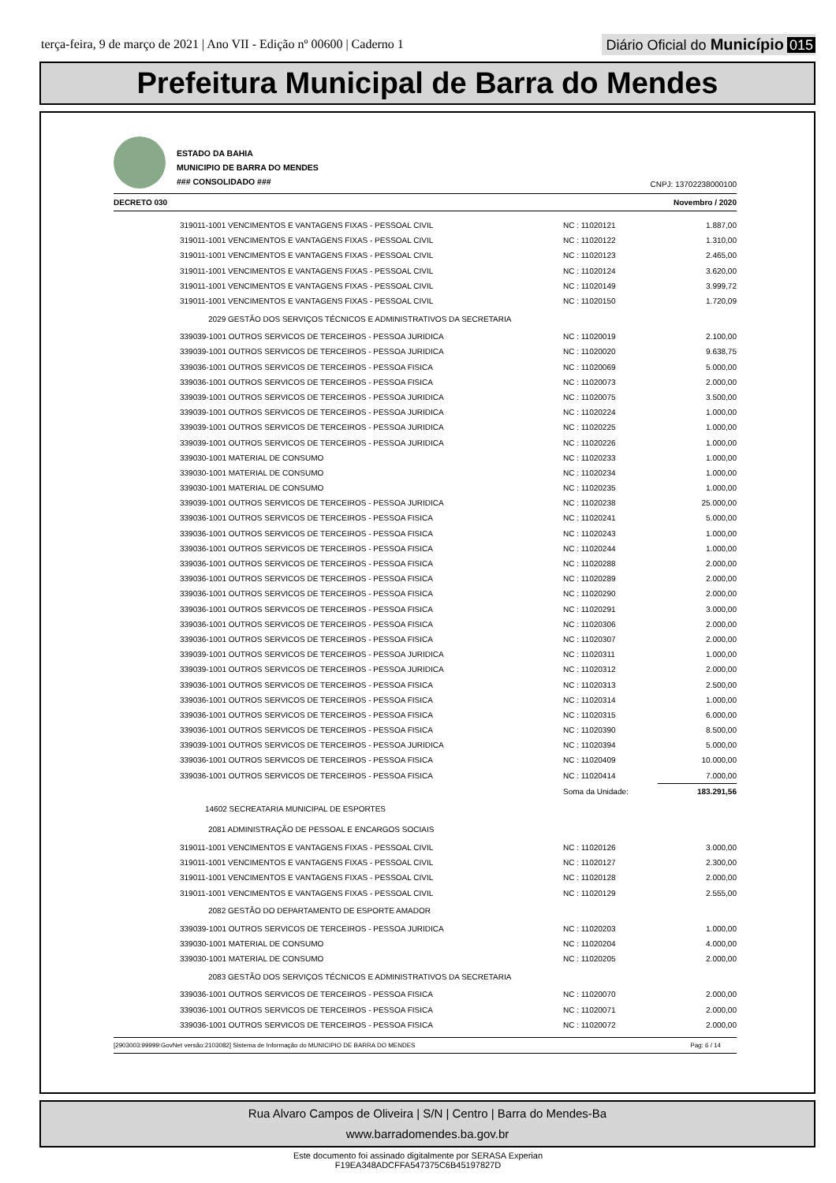terça-feira, 9 de março de 2021 | Ano VII - Edição nº 00600 | Caderno 1
Diário Oficial do Município 015
Prefeitura Municipal de Barra do Mendes
ESTADO DA BAHIA
MUNICIPIO DE BARRA DO MENDES
### CONSOLIDADO ###
CNPJ: 13702238000100
DECRETO 030 Novembro / 2020
| 319011-1001 VENCIMENTOS E VANTAGENS FIXAS - PESSOAL CIVIL | NC : 11020121 | 1.887,00 |
| 319011-1001 VENCIMENTOS E VANTAGENS FIXAS - PESSOAL CIVIL | NC : 11020122 | 1.310,00 |
| 319011-1001 VENCIMENTOS E VANTAGENS FIXAS - PESSOAL CIVIL | NC : 11020123 | 2.465,00 |
| 319011-1001 VENCIMENTOS E VANTAGENS FIXAS - PESSOAL CIVIL | NC : 11020124 | 3.620,00 |
| 319011-1001 VENCIMENTOS E VANTAGENS FIXAS - PESSOAL CIVIL | NC : 11020149 | 3.999,72 |
| 319011-1001 VENCIMENTOS E VANTAGENS FIXAS - PESSOAL CIVIL | NC : 11020150 | 1.720,09 |
| 2029 GESTÃO DOS SERVIÇOS TÉCNICOS E ADMINISTRATIVOS DA SECRETARIA | | |
| 339039-1001 OUTROS SERVICOS DE TERCEIROS - PESSOA JURIDICA | NC : 11020019 | 2.100,00 |
| 339039-1001 OUTROS SERVICOS DE TERCEIROS - PESSOA JURIDICA | NC : 11020020 | 9.638,75 |
| 339036-1001 OUTROS SERVICOS DE TERCEIROS - PESSOA FISICA | NC : 11020069 | 5.000,00 |
| 339036-1001 OUTROS SERVICOS DE TERCEIROS - PESSOA FISICA | NC : 11020073 | 2.000,00 |
| 339039-1001 OUTROS SERVICOS DE TERCEIROS - PESSOA JURIDICA | NC : 11020075 | 3.500,00 |
| 339039-1001 OUTROS SERVICOS DE TERCEIROS - PESSOA JURIDICA | NC : 11020224 | 1.000,00 |
| 339039-1001 OUTROS SERVICOS DE TERCEIROS - PESSOA JURIDICA | NC : 11020225 | 1.000,00 |
| 339039-1001 OUTROS SERVICOS DE TERCEIROS - PESSOA JURIDICA | NC : 11020226 | 1.000,00 |
| 339030-1001 MATERIAL DE CONSUMO | NC : 11020233 | 1.000,00 |
| 339030-1001 MATERIAL DE CONSUMO | NC : 11020234 | 1.000,00 |
| 339030-1001 MATERIAL DE CONSUMO | NC : 11020235 | 1.000,00 |
| 339039-1001 OUTROS SERVICOS DE TERCEIROS - PESSOA JURIDICA | NC : 11020238 | 25.000,00 |
| 339036-1001 OUTROS SERVICOS DE TERCEIROS - PESSOA FISICA | NC : 11020241 | 5.000,00 |
| 339036-1001 OUTROS SERVICOS DE TERCEIROS - PESSOA FISICA | NC : 11020243 | 1.000,00 |
| 339036-1001 OUTROS SERVICOS DE TERCEIROS - PESSOA FISICA | NC : 11020244 | 1.000,00 |
| 339036-1001 OUTROS SERVICOS DE TERCEIROS - PESSOA FISICA | NC : 11020288 | 2.000,00 |
| 339036-1001 OUTROS SERVICOS DE TERCEIROS - PESSOA FISICA | NC : 11020289 | 2.000,00 |
| 339036-1001 OUTROS SERVICOS DE TERCEIROS - PESSOA FISICA | NC : 11020290 | 2.000,00 |
| 339036-1001 OUTROS SERVICOS DE TERCEIROS - PESSOA FISICA | NC : 11020291 | 3.000,00 |
| 339036-1001 OUTROS SERVICOS DE TERCEIROS - PESSOA FISICA | NC : 11020306 | 2.000,00 |
| 339036-1001 OUTROS SERVICOS DE TERCEIROS - PESSOA FISICA | NC : 11020307 | 2.000,00 |
| 339039-1001 OUTROS SERVICOS DE TERCEIROS - PESSOA JURIDICA | NC : 11020311 | 1.000,00 |
| 339039-1001 OUTROS SERVICOS DE TERCEIROS - PESSOA JURIDICA | NC : 11020312 | 2.000,00 |
| 339036-1001 OUTROS SERVICOS DE TERCEIROS - PESSOA FISICA | NC : 11020313 | 2.500,00 |
| 339036-1001 OUTROS SERVICOS DE TERCEIROS - PESSOA FISICA | NC : 11020314 | 1.000,00 |
| 339036-1001 OUTROS SERVICOS DE TERCEIROS - PESSOA FISICA | NC : 11020315 | 6.000,00 |
| 339036-1001 OUTROS SERVICOS DE TERCEIROS - PESSOA FISICA | NC : 11020390 | 8.500,00 |
| 339039-1001 OUTROS SERVICOS DE TERCEIROS - PESSOA JURIDICA | NC : 11020394 | 5.000,00 |
| 339036-1001 OUTROS SERVICOS DE TERCEIROS - PESSOA FISICA | NC : 11020409 | 10.000,00 |
| 339036-1001 OUTROS SERVICOS DE TERCEIROS - PESSOA FISICA | NC : 11020414 | 7.000,00 |
| | Soma da Unidade: | 183.291,56 |
| 14602 SECREATARIA MUNICIPAL DE ESPORTES | | |
| 2081 ADMINISTRAÇÃO DE PESSOAL E ENCARGOS SOCIAIS | | |
| 319011-1001 VENCIMENTOS E VANTAGENS FIXAS - PESSOAL CIVIL | NC : 11020126 | 3.000,00 |
| 319011-1001 VENCIMENTOS E VANTAGENS FIXAS - PESSOAL CIVIL | NC : 11020127 | 2.300,00 |
| 319011-1001 VENCIMENTOS E VANTAGENS FIXAS - PESSOAL CIVIL | NC : 11020128 | 2.000,00 |
| 319011-1001 VENCIMENTOS E VANTAGENS FIXAS - PESSOAL CIVIL | NC : 11020129 | 2.555,00 |
| 2082 GESTÃO DO DEPARTAMENTO DE ESPORTE AMADOR | | |
| 339039-1001 OUTROS SERVICOS DE TERCEIROS - PESSOA JURIDICA | NC : 11020203 | 1.000,00 |
| 339030-1001 MATERIAL DE CONSUMO | NC : 11020204 | 4.000,00 |
| 339030-1001 MATERIAL DE CONSUMO | NC : 11020205 | 2.000,00 |
| 2083 GESTÃO DOS SERVIÇOS TÉCNICOS E ADMINISTRATIVOS DA SECRETARIA | | |
| 339036-1001 OUTROS SERVICOS DE TERCEIROS - PESSOA FISICA | NC : 11020070 | 2.000,00 |
| 339036-1001 OUTROS SERVICOS DE TERCEIROS - PESSOA FISICA | NC : 11020071 | 2.000,00 |
| 339036-1001 OUTROS SERVICOS DE TERCEIROS - PESSOA FISICA | NC : 11020072 | 2.000,00 |
[2903003:99999:GovNet versão:2103082] Sistema de Informação do MUNICIPIO DE BARRA DO MENDES Pag: 6 / 14
Rua Alvaro Campos de Oliveira | S/N | Centro | Barra do Mendes-Ba
www.barradomendes.ba.gov.br
Este documento foi assinado digitalmente por SERASA Experian
F19EA348ADCFFA547375C6B45197827D